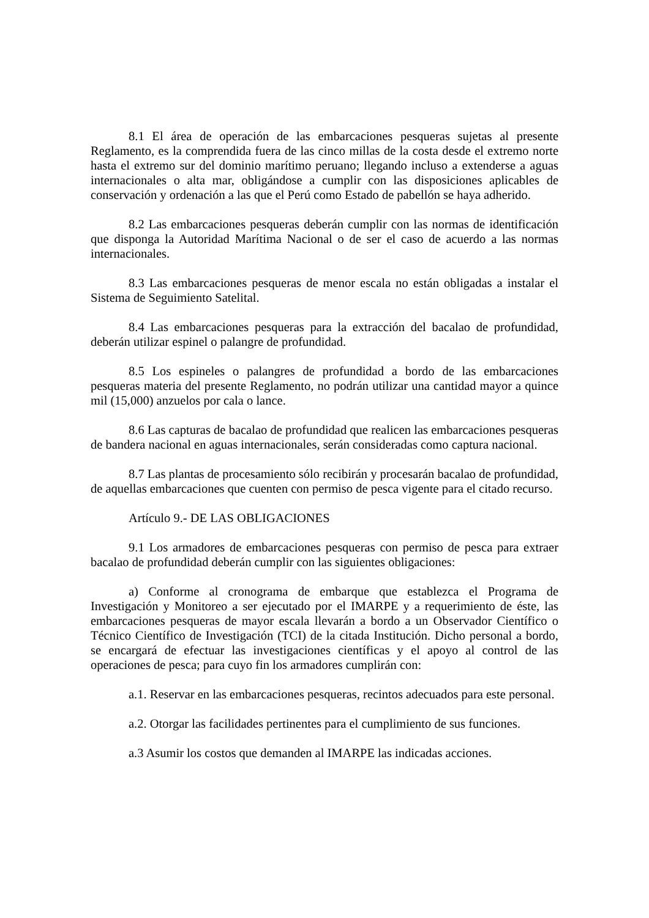8.1 El área de operación de las embarcaciones pesqueras sujetas al presente Reglamento, es la comprendida fuera de las cinco millas de la costa desde el extremo norte hasta el extremo sur del dominio marítimo peruano; llegando incluso a extenderse a aguas internacionales o alta mar, obligándose a cumplir con las disposiciones aplicables de conservación y ordenación a las que el Perú como Estado de pabellón se haya adherido.
8.2 Las embarcaciones pesqueras deberán cumplir con las normas de identificación que disponga la Autoridad Marítima Nacional o de ser el caso de acuerdo a las normas internacionales.
8.3 Las embarcaciones pesqueras de menor escala no están obligadas a instalar el Sistema de Seguimiento Satelital.
8.4 Las embarcaciones pesqueras para la extracción del bacalao de profundidad, deberán utilizar espinel o palangre de profundidad.
8.5 Los espineles o palangres de profundidad a bordo de las embarcaciones pesqueras materia del presente Reglamento, no podrán utilizar una cantidad mayor a quince mil (15,000) anzuelos por cala o lance.
8.6 Las capturas de bacalao de profundidad que realicen las embarcaciones pesqueras de bandera nacional en aguas internacionales, serán consideradas como captura nacional.
8.7 Las plantas de procesamiento sólo recibirán y procesarán bacalao de profundidad, de aquellas embarcaciones que cuenten con permiso de pesca vigente para el citado recurso.
Artículo 9.- DE LAS OBLIGACIONES
9.1 Los armadores de embarcaciones pesqueras con permiso de pesca para extraer bacalao de profundidad deberán cumplir con las siguientes obligaciones:
a) Conforme al cronograma de embarque que establezca el Programa de Investigación y Monitoreo a ser ejecutado por el IMARPE y a requerimiento de éste, las embarcaciones pesqueras de mayor escala llevarán a bordo a un Observador Científico o Técnico Científico de Investigación (TCI) de la citada Institución. Dicho personal a bordo, se encargará de efectuar las investigaciones científicas y el apoyo al control de las operaciones de pesca; para cuyo fin los armadores cumplirán con:
a.1. Reservar en las embarcaciones pesqueras, recintos adecuados para este personal.
a.2. Otorgar las facilidades pertinentes para el cumplimiento de sus funciones.
a.3 Asumir los costos que demanden al IMARPE las indicadas acciones.